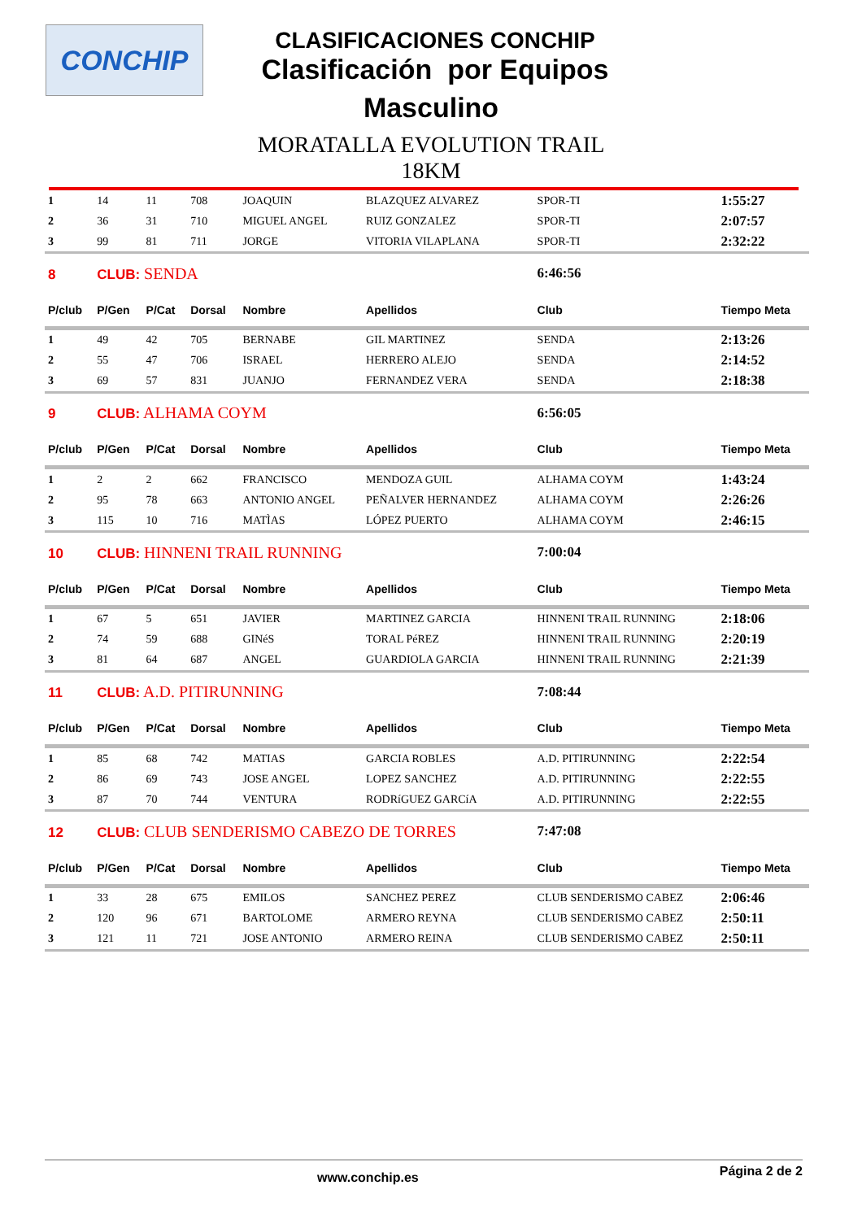CONCHIP
CLASIFICACIONES CONCHIP
Clasificación por Equipos
Masculino
MORATALLA EVOLUTION TRAIL
18KM
| 1 | 14 | 11 | 708 | JOAQUIN | BLAZQUEZ ALVAREZ | SPOR-TI | 1:55:27 |
| 2 | 36 | 31 | 710 | MIGUEL ANGEL | RUIZ GONZALEZ | SPOR-TI | 2:07:57 |
| 3 | 99 | 81 | 711 | JORGE | VITORIA VILAPLANA | SPOR-TI | 2:32:22 |
| 8 | CLUB: SENDA | | | | | 6:46:56 | |
| P/club | P/Gen | P/Cat | Dorsal | Nombre | Apellidos | Club | Tiempo Meta |
| 1 | 49 | 42 | 705 | BERNABE | GIL MARTINEZ | SENDA | 2:13:26 |
| 2 | 55 | 47 | 706 | ISRAEL | HERRERO ALEJO | SENDA | 2:14:52 |
| 3 | 69 | 57 | 831 | JUANJO | FERNANDEZ VERA | SENDA | 2:18:38 |
| 9 | CLUB: ALHAMA COYM | | | | | 6:56:05 | |
| P/club | P/Gen | P/Cat | Dorsal | Nombre | Apellidos | Club | Tiempo Meta |
| 1 | 2 | 2 | 662 | FRANCISCO | MENDOZA GUIL | ALHAMA COYM | 1:43:24 |
| 2 | 95 | 78 | 663 | ANTONIO ANGEL | PEÑALVER HERNANDEZ | ALHAMA COYM | 2:26:26 |
| 3 | 115 | 10 | 716 | MATÌAS | LÓPEZ PUERTO | ALHAMA COYM | 2:46:15 |
| 10 | CLUB: HINNENI TRAIL RUNNING | | | | | 7:00:04 | |
| P/club | P/Gen | P/Cat | Dorsal | Nombre | Apellidos | Club | Tiempo Meta |
| 1 | 67 | 5 | 651 | JAVIER | MARTINEZ GARCIA | HINNENI TRAIL RUNNING | 2:18:06 |
| 2 | 74 | 59 | 688 | GINéS | TORAL PéREZ | HINNENI TRAIL RUNNING | 2:20:19 |
| 3 | 81 | 64 | 687 | ANGEL | GUARDIOLA GARCIA | HINNENI TRAIL RUNNING | 2:21:39 |
| 11 | CLUB: A.D. PITIRUNNING | | | | | 7:08:44 | |
| P/club | P/Gen | P/Cat | Dorsal | Nombre | Apellidos | Club | Tiempo Meta |
| 1 | 85 | 68 | 742 | MATIAS | GARCIA ROBLES | A.D. PITIRUNNING | 2:22:54 |
| 2 | 86 | 69 | 743 | JOSE ANGEL | LOPEZ SANCHEZ | A.D. PITIRUNNING | 2:22:55 |
| 3 | 87 | 70 | 744 | VENTURA | RODRíGUEZ GARCíA | A.D. PITIRUNNING | 2:22:55 |
| 12 | CLUB: CLUB SENDERISMO CABEZO DE TORRES | | | | | 7:47:08 | |
| P/club | P/Gen | P/Cat | Dorsal | Nombre | Apellidos | Club | Tiempo Meta |
| 1 | 33 | 28 | 675 | EMILOS | SANCHEZ PEREZ | CLUB SENDERISMO CABEZ | 2:06:46 |
| 2 | 120 | 96 | 671 | BARTOLOME | ARMERO REYNA | CLUB SENDERISMO CABEZ | 2:50:11 |
| 3 | 121 | 11 | 721 | JOSE ANTONIO | ARMERO REINA | CLUB SENDERISMO CABEZ | 2:50:11 |
www.conchip.es Página 2 de 2